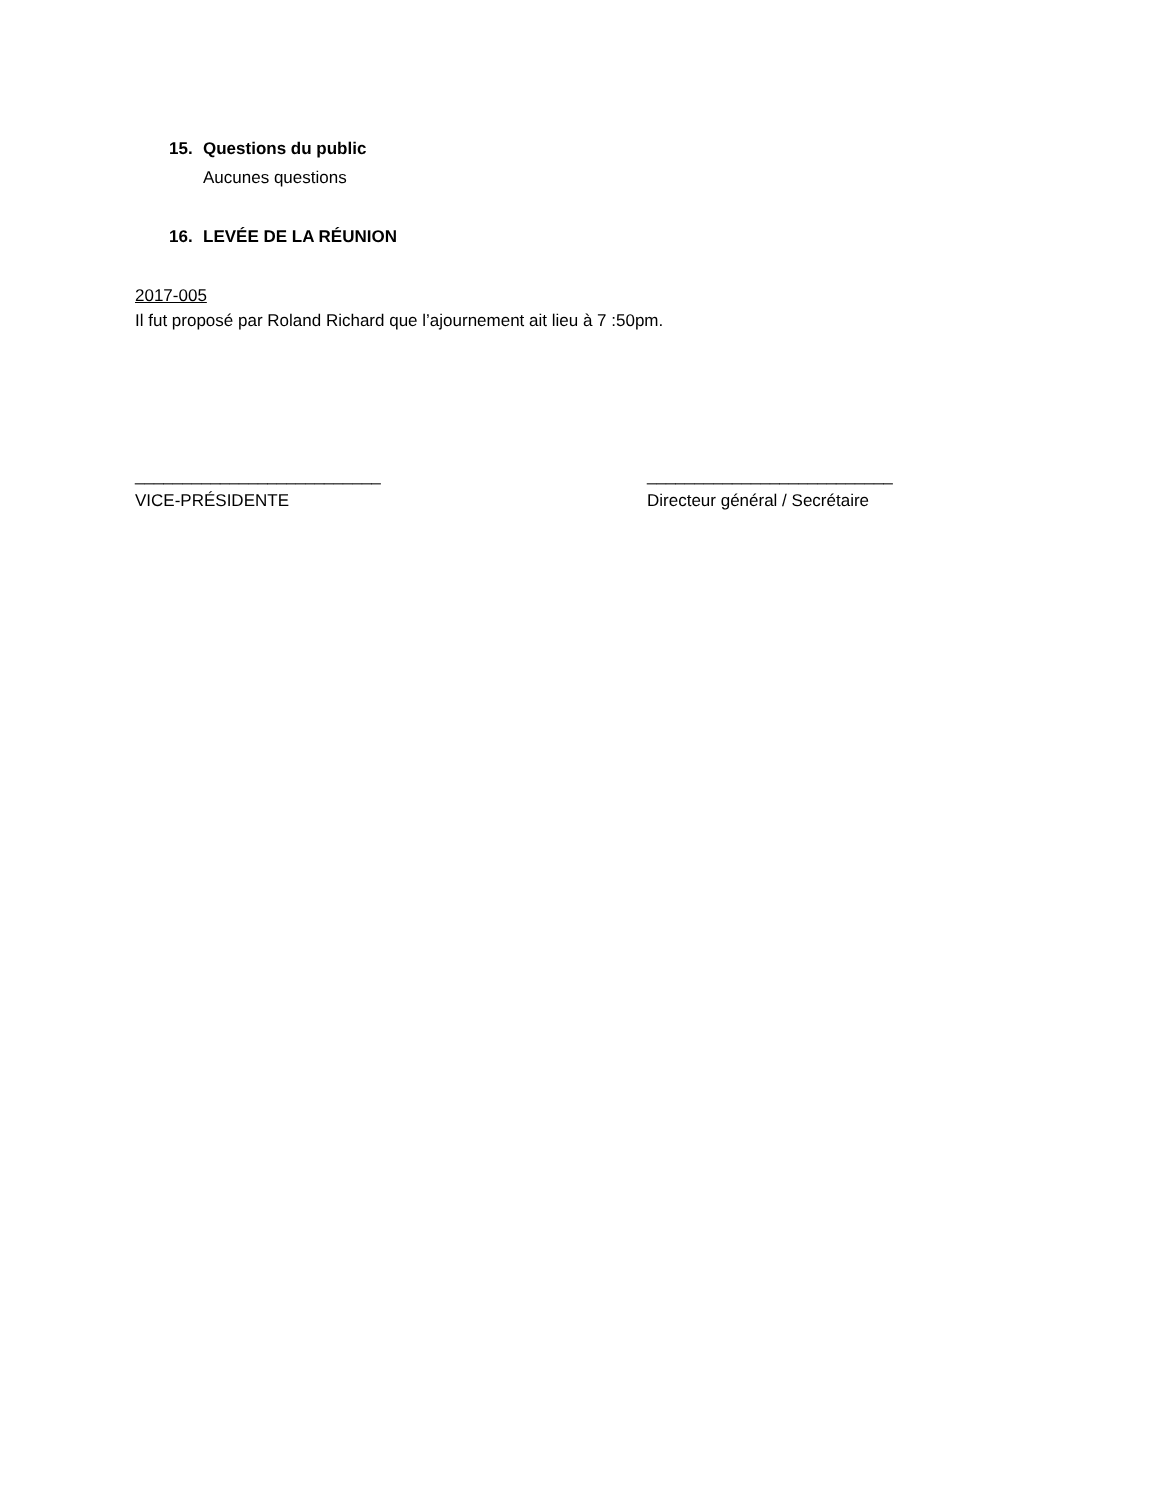15. Questions du public
Aucunes questions
16. LEVÉE DE LA RÉUNION
2017-005
Il fut proposé par Roland Richard que l’ajournement ait lieu à 7 :50pm.
__________________________
VICE-PRÉSIDENTE
__________________________
Directeur général / Secrétaire